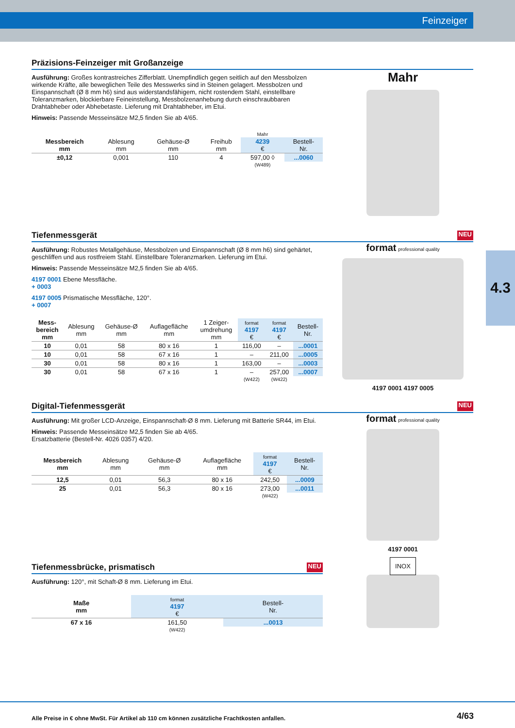Feinzeiger
4.3
Präzisions-Feinzeiger mit Großanzeige
Ausführung: Großes kontrastreiches Zifferblatt. Unempfindlich gegen seitlich auf den Messbolzen wirkende Kräfte, alle beweglichen Teile des Messwerks sind in Steinen gelagert. Messbolzen und Einspannschaft (Ø 8 mm h6) sind aus widerstandsfähigem, nicht rostendem Stahl, einstellbare Toleranzmarken, blockierbare Feineinstellung, Messbolzenanhebung durch einschraubbaren Drahtabheber oder Abhebetaste. Lieferung mit Drahtabheber, im Etui.
Hinweis: Passende Messeinsätze M2,5 finden Sie ab 4/65.
| | | | | Mahr | |
| --- | --- | --- | --- | --- | --- |
| Messbereich mm | Ablesung mm | Gehäuse-Ø mm | Freihub mm | 4239 € | Bestell- Nr. |
| ±0,12 | 0,001 | 110 | 4 | 597,00 ◊ | ...0060 |
| | | | | (W489) | |
Mahr
Tiefenmessgerät NEU
Ausführung: Robustes Metallgehäuse, Messbolzen und Einspannschaft (Ø 8 mm h6) sind gehärtet, geschliffen und aus rostfreiem Stahl. Einstellbare Toleranzmarken. Lieferung im Etui.
Hinweis: Passende Messeinsätze M2,5 finden Sie ab 4/65.
4197 0001 Ebene Messfläche.
+ 0003
4197 0005 Prismatische Messfläche, 120°.
+ 0007
| Mess- bereich mm | Ablesung mm | Gehäuse-Ø mm | Auflagefläche mm | 1 Zeiger- umdrehung mm | format 4197 € | format 4197 € | Bestell- Nr. |
| --- | --- | --- | --- | --- | --- | --- | --- |
| 10 | 0,01 | 58 | 80 x 16 | 1 | 116,00 | – | ...0001 |
| 10 | 0,01 | 58 | 67 x 16 | 1 | – | 211,00 | ...0005 |
| 30 | 0,01 | 58 | 80 x 16 | 1 | 163,00 | – | ...0003 |
| 30 | 0,01 | 58 | 67 x 16 | 1 | – | 257,00 | ...0007 |
| | | | | | (W422) | (W422) | |
format professional quality
4197 0001 4197 0005
Digital-Tiefenmessgerät NEU
Ausführung: Mit großer LCD-Anzeige, Einspannschaft-Ø 8 mm. Lieferung mit Batterie SR44, im Etui.
Hinweis: Passende Messeinsätze M2,5 finden Sie ab 4/65.
Ersatzbatterie (Bestell-Nr. 4026 0357) 4/20.
| Messbereich mm | Ablesung mm | Gehäuse-Ø mm | Auflagefläche mm | format 4197 € | Bestell- Nr. |
| --- | --- | --- | --- | --- | --- |
| 12,5 | 0,01 | 56,3 | 80 x 16 | 242,50 | ...0009 |
| 25 | 0,01 | 56,3 | 80 x 16 | 273,00 | ...0011 |
| | | | | (W422) | |
format professional quality
4197 0001
Tiefenmessbrücke, prismatisch NEU
Ausführung: 120°, mit Schaft-Ø 8 mm. Lieferung im Etui.
| Maße mm | format 4197 € | Bestell- Nr. |
| --- | --- | --- |
| 67 x 16 | 161,50 | ...0013 |
| | (W422) | |
INOX
Alle Preise in € ohne MwSt. Für Artikel ab 110 cm können zusätzliche Frachtkosten anfallen. 4/63